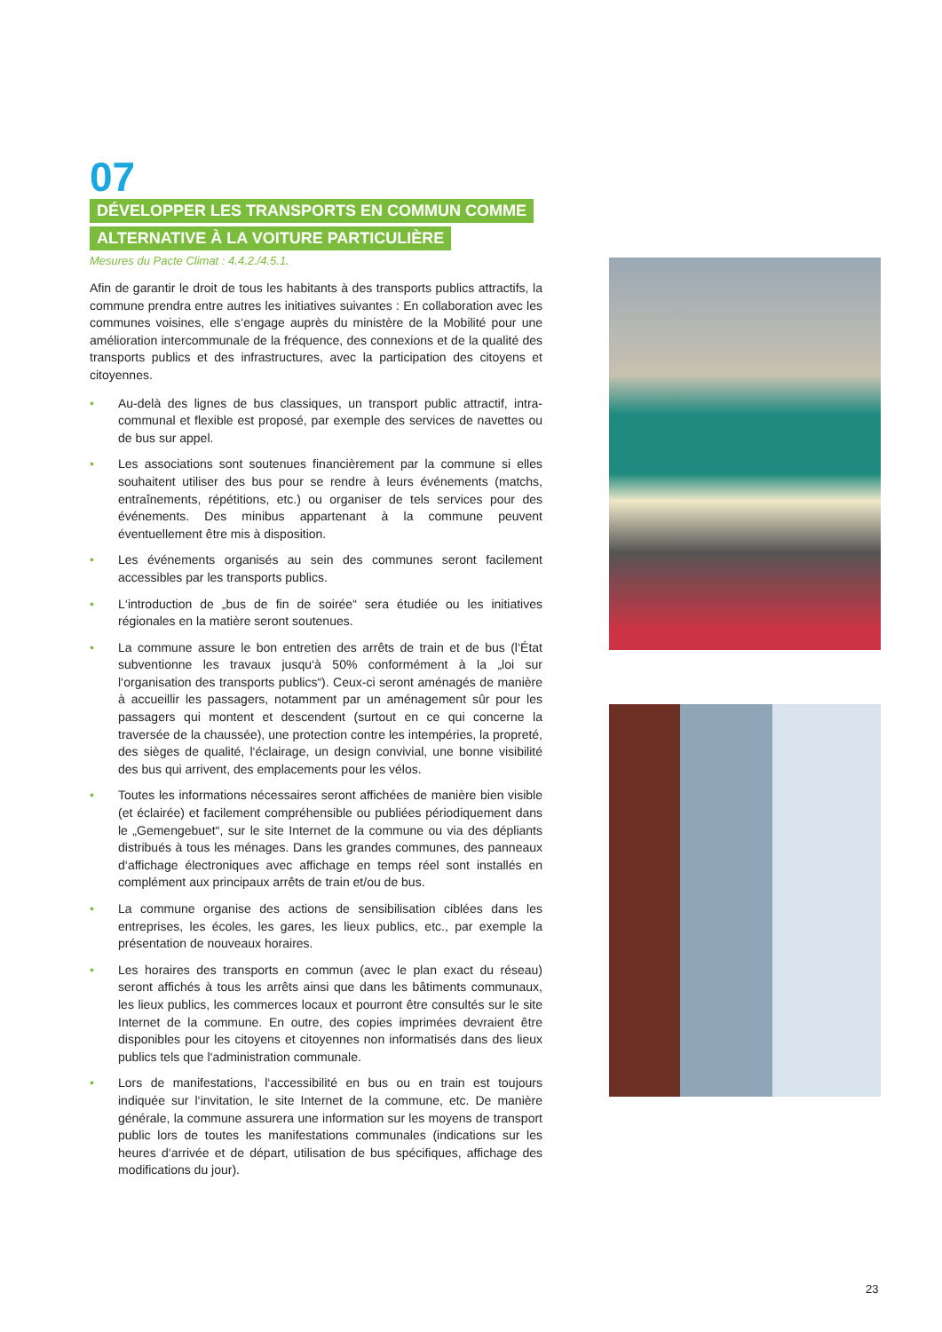07
DÉVELOPPER LES TRANSPORTS EN COMMUN COMME
ALTERNATIVE À LA VOITURE PARTICULIÈRE
Mesures du Pacte Climat : 4.4.2./4.5.1.
Afin de garantir le droit de tous les habitants à des transports publics attractifs, la commune prendra entre autres les initiatives suivantes : En collaboration avec les communes voisines, elle s‘engage auprès du ministère de la Mobilité pour une amélioration intercommunale de la fréquence, des connexions et de la qualité des transports publics et des infrastructures, avec la participation des citoyens et citoyennes.
• Au-delà des lignes de bus classiques, un transport public attractif, intra-communal et flexible est proposé, par exemple des services de navettes ou de bus sur appel.
• Les associations sont soutenues financièrement par la commune si elles souhaitent utiliser des bus pour se rendre à leurs événements (matchs, entraînements, répétitions, etc.) ou organiser de tels services pour des événements. Des minibus appartenant à la commune peuvent éventuellement être mis à disposition.
• Les événements organisés au sein des communes seront facilement accessibles par les transports publics.
• L‘introduction de „bus de fin de soirée“ sera étudiée ou les initiatives régionales en la matière seront soutenues.
• La commune assure le bon entretien des arrêts de train et de bus (l‘État subventionne les travaux jusqu‘à 50% conformément à la „loi sur l‘organisation des transports publics“). Ceux-ci seront aménagés de manière à accueillir les passagers, notamment par un aménagement sûr pour les passagers qui montent et descendent (surtout en ce qui concerne la traversée de la chaussée), une protection contre les intempéries, la propreté, des sièges de qualité, l‘éclairage, un design convivial, une bonne visibilité des bus qui arrivent, des emplacements pour les vélos.
• Toutes les informations nécessaires seront affichées de manière bien visible (et éclairée) et facilement compréhensible ou publiées périodiquement dans le „Gemengebuet“, sur le site Internet de la commune ou via des dépliants distribués à tous les ménages. Dans les grandes communes, des panneaux d‘affichage électroniques avec affichage en temps réel sont installés en complément aux principaux arrêts de train et/ou de bus.
• La commune organise des actions de sensibilisation ciblées dans les entreprises, les écoles, les gares, les lieux publics, etc., par exemple la présentation de nouveaux horaires.
• Les horaires des transports en commun (avec le plan exact du réseau) seront affichés à tous les arrêts ainsi que dans les bâtiments communaux, les lieux publics, les commerces locaux et pourront être consultés sur le site Internet de la commune. En outre, des copies imprimées devraient être disponibles pour les citoyens et citoyennes non informatisés dans des lieux publics tels que l‘administration communale.
• Lors de manifestations, l‘accessibilité en bus ou en train est toujours indiquée sur l‘invitation, le site Internet de la commune, etc. De manière générale, la commune assurera une information sur les moyens de transport public lors de toutes les manifestations communales (indications sur les heures d‘arrivée et de départ, utilisation de bus spécifiques, affichage des modifications du jour).
23